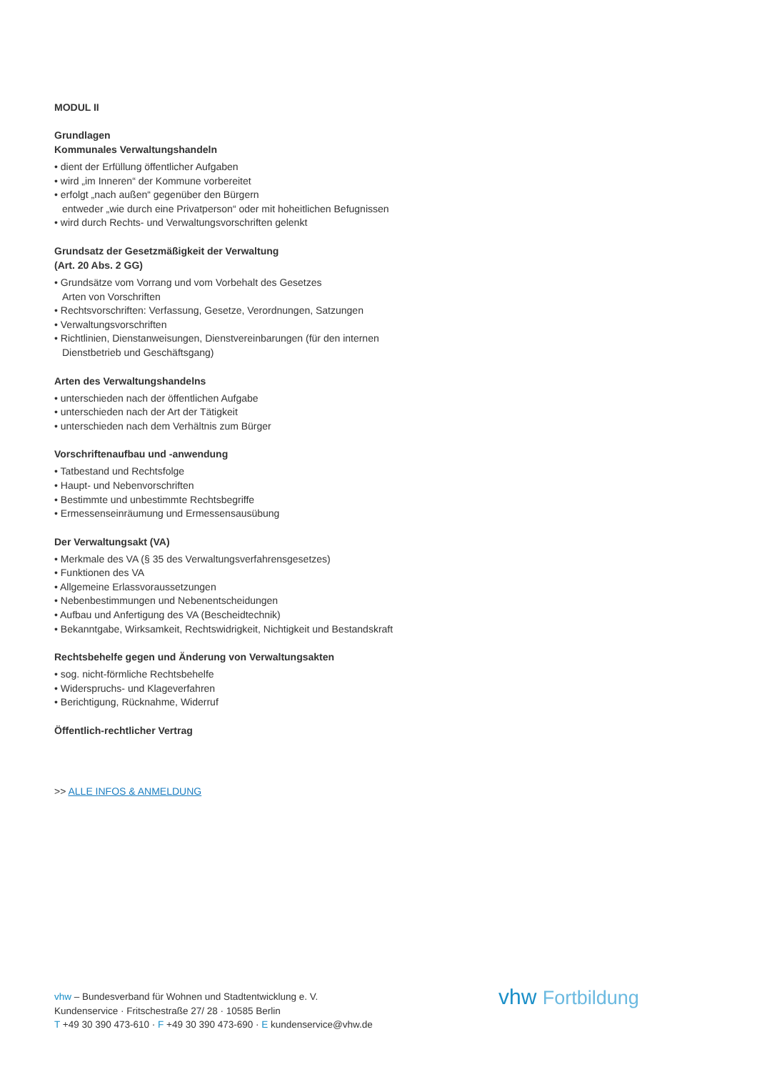MODUL II
Grundlagen
Kommunales Verwaltungshandeln
• dient der Erfüllung öffentlicher Aufgaben
• wird „im Inneren“ der Kommune vorbereitet
• erfolgt „nach außen“ gegenüber den Bürgern
entweder „wie durch eine Privatperson“ oder mit hoheitlichen Befugnissen
• wird durch Rechts- und Verwaltungsvorschriften gelenkt
Grundsatz der Gesetzmäßigkeit der Verwaltung
(Art. 20 Abs. 2 GG)
• Grundsätze vom Vorrang und vom Vorbehalt des Gesetzes
Arten von Vorschriften
• Rechtsvorschriften: Verfassung, Gesetze, Verordnungen, Satzungen
• Verwaltungsvorschriften
• Richtlinien, Dienstanweisungen, Dienstvereinbarungen (für den internen
Dienstbetrieb und Geschäftsgang)
Arten des Verwaltungshandelns
• unterschieden nach der öffentlichen Aufgabe
• unterschieden nach der Art der Tätigkeit
• unterschieden nach dem Verhältnis zum Bürger
Vorschriftenaufbau und -anwendung
• Tatbestand und Rechtsfolge
• Haupt- und Nebenvorschriften
• Bestimmte und unbestimmte Rechtsbegriffe
• Ermessenseinräumung und Ermessensausübung
Der Verwaltungsakt (VA)
• Merkmale des VA (§ 35 des Verwaltungsverfahrensgesetzes)
• Funktionen des VA
• Allgemeine Erlassvoraussetzungen
• Nebenbestimmungen und Nebenentscheidungen
• Aufbau und Anfertigung des VA (Bescheidtechnik)
• Bekanntgabe, Wirksamkeit, Rechtswidrigkeit, Nichtigkeit und Bestandskraft
Rechtsbehelfe gegen und Änderung von Verwaltungsakten
• sog. nicht-förmliche Rechtsbehelfe
• Widerspruchs- und Klageverfahren
• Berichtigung, Rücknahme, Widerruf
Öffentlich-rechtlicher Vertrag
>> ALLE INFOS & ANMELDUNG
vhw – Bundesverband für Wohnen und Stadtentwicklung e. V.
Kundenservice · Fritschestraße 27/ 28 · 10585 Berlin
T +49 30 390 473-610 · F +49 30 390 473-690 · E kundenservice@vhw.de
vhw Fortbildung